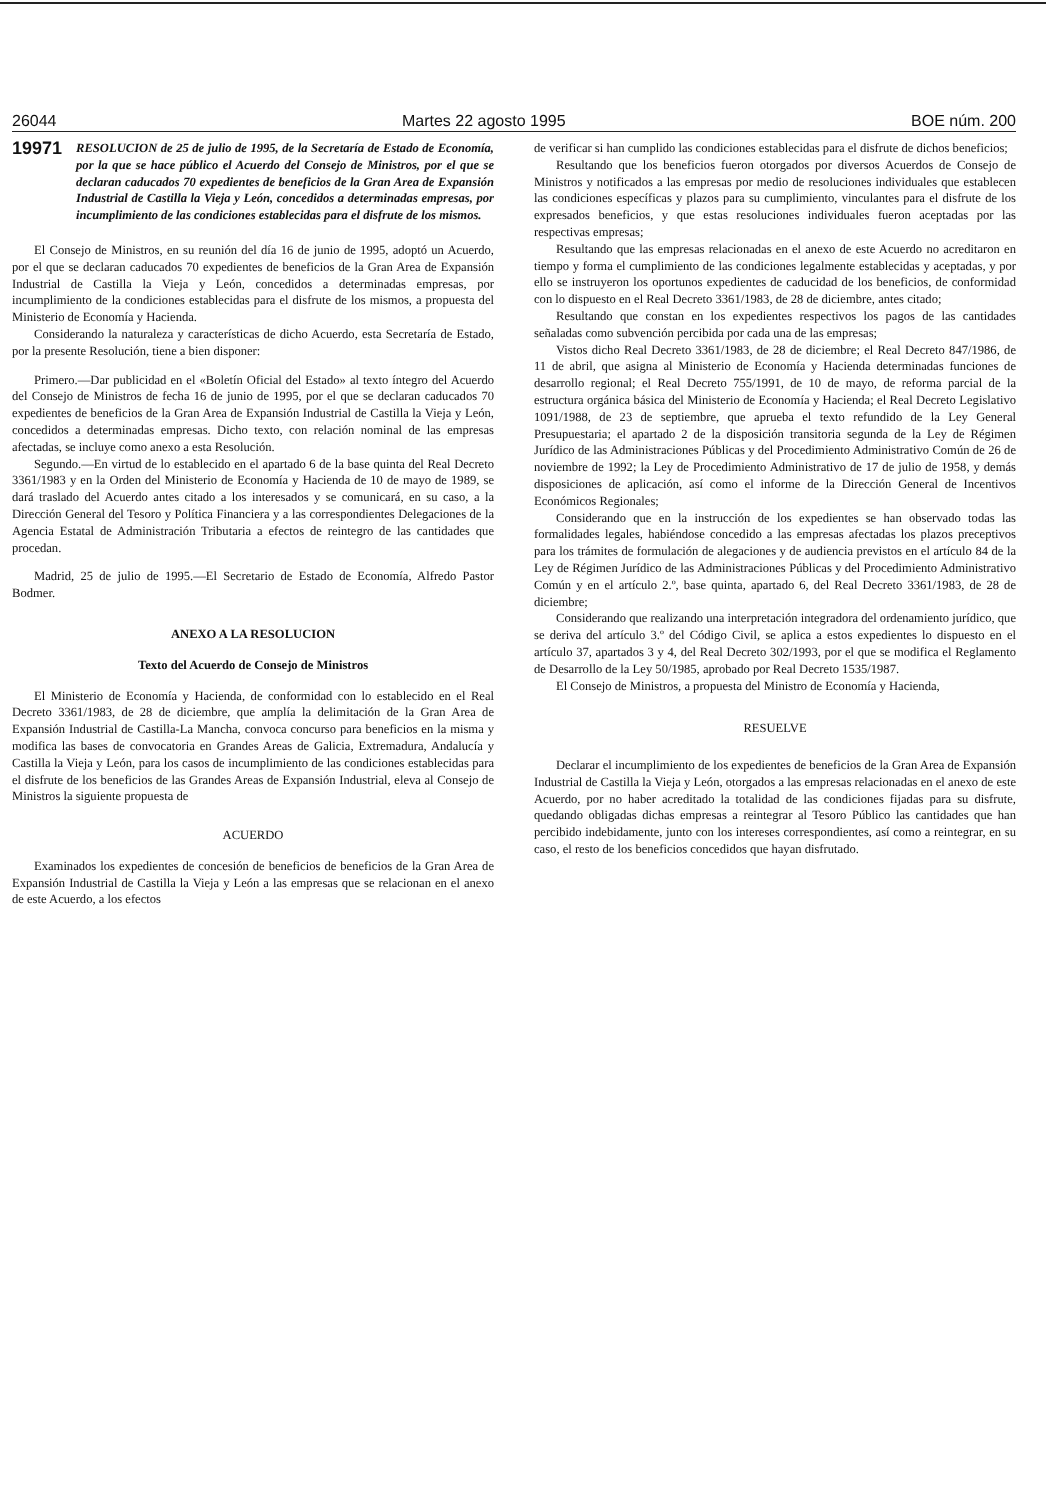26044 Martes 22 agosto 1995 BOE núm. 200
19971 RESOLUCION de 25 de julio de 1995, de la Secretaría de Estado de Economía, por la que se hace público el Acuerdo del Consejo de Ministros, por el que se declaran caducados 70 expedientes de beneficios de la Gran Area de Expansión Industrial de Castilla la Vieja y León, concedidos a determinadas empresas, por incumplimiento de las condiciones establecidas para el disfrute de los mismos.
El Consejo de Ministros, en su reunión del día 16 de junio de 1995, adoptó un Acuerdo, por el que se declaran caducados 70 expedientes de beneficios de la Gran Area de Expansión Industrial de Castilla la Vieja y León, concedidos a determinadas empresas, por incumplimiento de la condiciones establecidas para el disfrute de los mismos, a propuesta del Ministerio de Economía y Hacienda.
Considerando la naturaleza y características de dicho Acuerdo, esta Secretaría de Estado, por la presente Resolución, tiene a bien disponer:
Primero.—Dar publicidad en el «Boletín Oficial del Estado» al texto íntegro del Acuerdo del Consejo de Ministros de fecha 16 de junio de 1995, por el que se declaran caducados 70 expedientes de beneficios de la Gran Area de Expansión Industrial de Castilla la Vieja y León, concedidos a determinadas empresas. Dicho texto, con relación nominal de las empresas afectadas, se incluye como anexo a esta Resolución.
Segundo.—En virtud de lo establecido en el apartado 6 de la base quinta del Real Decreto 3361/1983 y en la Orden del Ministerio de Economía y Hacienda de 10 de mayo de 1989, se dará traslado del Acuerdo antes citado a los interesados y se comunicará, en su caso, a la Dirección General del Tesoro y Política Financiera y a las correspondientes Delegaciones de la Agencia Estatal de Administración Tributaria a efectos de reintegro de las cantidades que procedan.
Madrid, 25 de julio de 1995.—El Secretario de Estado de Economía, Alfredo Pastor Bodmer.
ANEXO A LA RESOLUCION
Texto del Acuerdo de Consejo de Ministros
El Ministerio de Economía y Hacienda, de conformidad con lo establecido en el Real Decreto 3361/1983, de 28 de diciembre, que amplía la delimitación de la Gran Area de Expansión Industrial de Castilla-La Mancha, convoca concurso para beneficios en la misma y modifica las bases de convocatoria en Grandes Areas de Galicia, Extremadura, Andalucía y Castilla la Vieja y León, para los casos de incumplimiento de las condiciones establecidas para el disfrute de los beneficios de las Grandes Areas de Expansión Industrial, eleva al Consejo de Ministros la siguiente propuesta de
ACUERDO
Examinados los expedientes de concesión de beneficios de beneficios de la Gran Area de Expansión Industrial de Castilla la Vieja y León a las empresas que se relacionan en el anexo de este Acuerdo, a los efectos
de verificar si han cumplido las condiciones establecidas para el disfrute de dichos beneficios;
Resultando que los beneficios fueron otorgados por diversos Acuerdos de Consejo de Ministros y notificados a las empresas por medio de resoluciones individuales que establecen las condiciones específicas y plazos para su cumplimiento, vinculantes para el disfrute de los expresados beneficios, y que estas resoluciones individuales fueron aceptadas por las respectivas empresas;
Resultando que las empresas relacionadas en el anexo de este Acuerdo no acreditaron en tiempo y forma el cumplimiento de las condiciones legalmente establecidas y aceptadas, y por ello se instruyeron los oportunos expedientes de caducidad de los beneficios, de conformidad con lo dispuesto en el Real Decreto 3361/1983, de 28 de diciembre, antes citado;
Resultando que constan en los expedientes respectivos los pagos de las cantidades señaladas como subvención percibida por cada una de las empresas;
Vistos dicho Real Decreto 3361/1983, de 28 de diciembre; el Real Decreto 847/1986, de 11 de abril, que asigna al Ministerio de Economía y Hacienda determinadas funciones de desarrollo regional; el Real Decreto 755/1991, de 10 de mayo, de reforma parcial de la estructura orgánica básica del Ministerio de Economía y Hacienda; el Real Decreto Legislativo 1091/1988, de 23 de septiembre, que aprueba el texto refundido de la Ley General Presupuestaria; el apartado 2 de la disposición transitoria segunda de la Ley de Régimen Jurídico de las Administraciones Públicas y del Procedimiento Administrativo Común de 26 de noviembre de 1992; la Ley de Procedimiento Administrativo de 17 de julio de 1958, y demás disposiciones de aplicación, así como el informe de la Dirección General de Incentivos Económicos Regionales;
Considerando que en la instrucción de los expedientes se han observado todas las formalidades legales, habiéndose concedido a las empresas afectadas los plazos preceptivos para los trámites de formulación de alegaciones y de audiencia previstos en el artículo 84 de la Ley de Régimen Jurídico de las Administraciones Públicas y del Procedimiento Administrativo Común y en el artículo 2.º, base quinta, apartado 6, del Real Decreto 3361/1983, de 28 de diciembre;
Considerando que realizando una interpretación integradora del ordenamiento jurídico, que se deriva del artículo 3.º del Código Civil, se aplica a estos expedientes lo dispuesto en el artículo 37, apartados 3 y 4, del Real Decreto 302/1993, por el que se modifica el Reglamento de Desarrollo de la Ley 50/1985, aprobado por Real Decreto 1535/1987.
El Consejo de Ministros, a propuesta del Ministro de Economía y Hacienda,
RESUELVE
Declarar el incumplimiento de los expedientes de beneficios de la Gran Area de Expansión Industrial de Castilla la Vieja y León, otorgados a las empresas relacionadas en el anexo de este Acuerdo, por no haber acreditado la totalidad de las condiciones fijadas para su disfrute, quedando obligadas dichas empresas a reintegrar al Tesoro Público las cantidades que han percibido indebidamente, junto con los intereses correspondientes, así como a reintegrar, en su caso, el resto de los beneficios concedidos que hayan disfrutado.